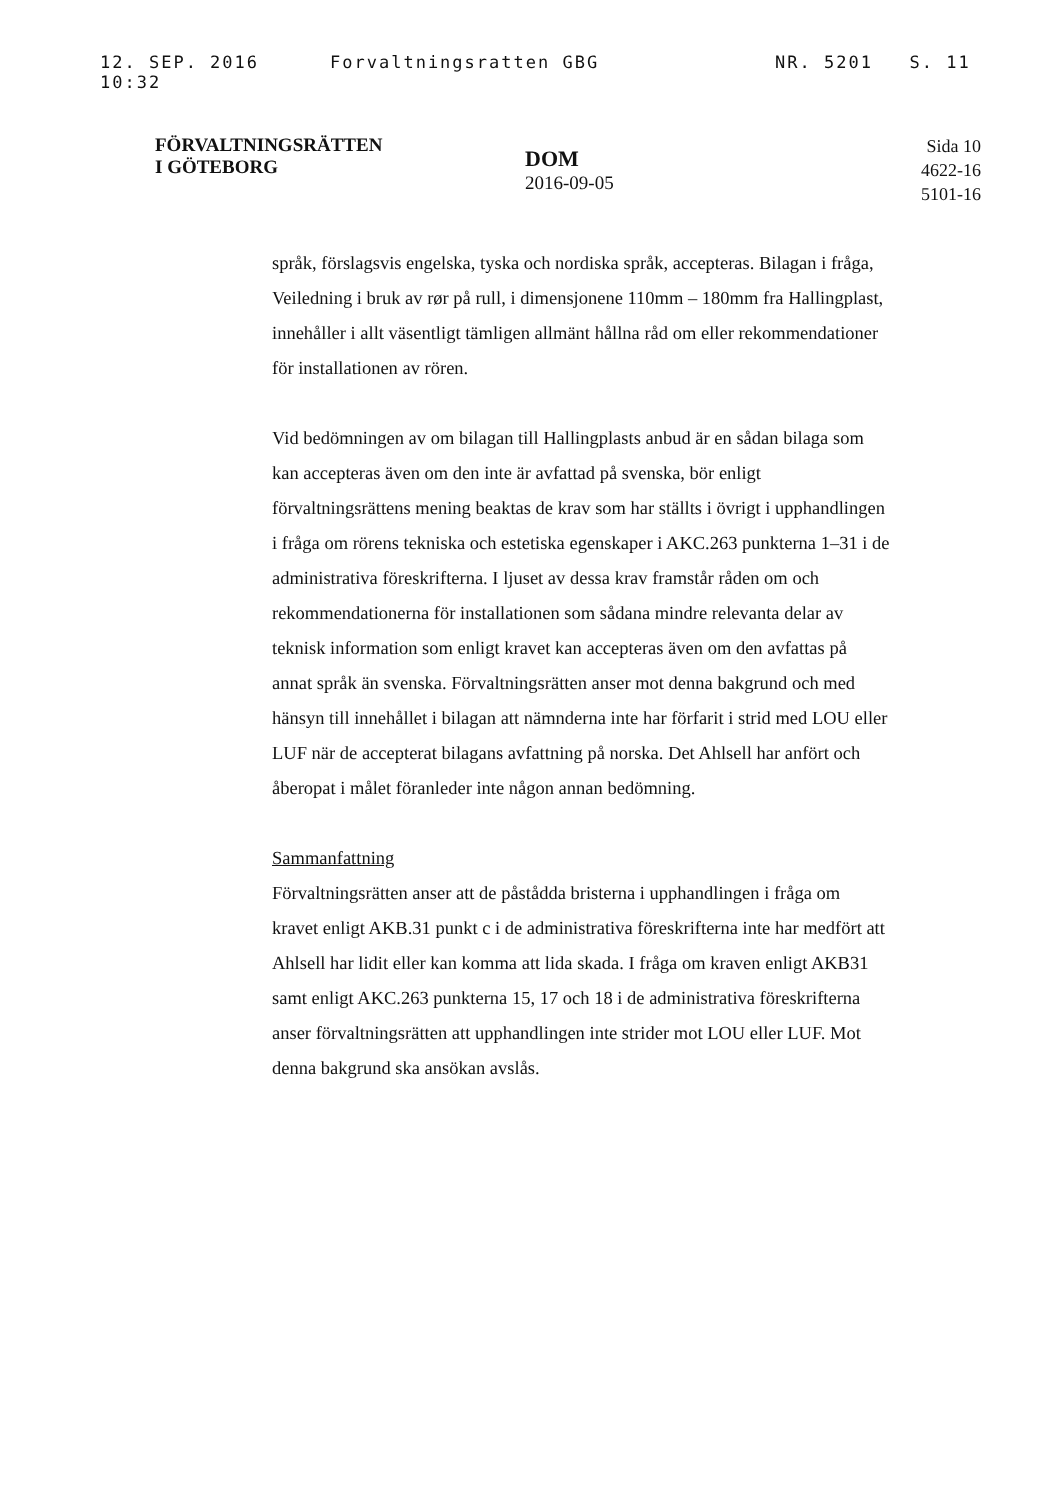12. SEP. 2016 10:32 Forvaltningsratten GBG NR. 5201 S. 11
FÖRVALTNINGSRÄTTEN
I GÖTEBORG
DOM
2016-09-05
Sida 10
4622-16
5101-16
språk, förslagsvis engelska, tyska och nordiska språk, accepteras. Bilagan i fråga, Veiledning i bruk av rør på rull, i dimensjonene 110mm – 180mm fra Hallingplast, innehåller i allt väsentligt tämligen allmänt hållna råd om eller rekommendationer för installationen av rören.
Vid bedömningen av om bilagan till Hallingplasts anbud är en sådan bilaga som kan accepteras även om den inte är avfattad på svenska, bör enligt förvaltningsrättens mening beaktas de krav som har ställts i övrigt i upphandlingen i fråga om rörens tekniska och estetiska egenskaper i AKC.263 punkterna 1–31 i de administrativa föreskrifterna. I ljuset av dessa krav framstår råden om och rekommendationerna för installationen som sådana mindre relevanta delar av teknisk information som enligt kravet kan accepteras även om den avfattas på annat språk än svenska. Förvaltningsrätten anser mot denna bakgrund och med hänsyn till innehållet i bilagan att nämnderna inte har förfarit i strid med LOU eller LUF när de accepterat bilagans avfattning på norska. Det Ahlsell har anfört och åberopat i målet föranleder inte någon annan bedömning.
Sammanfattning
Förvaltningsrätten anser att de påstådda bristerna i upphandlingen i fråga om kravet enligt AKB.31 punkt c i de administrativa föreskrifterna inte har medfört att Ahlsell har lidit eller kan komma att lida skada. I fråga om kraven enligt AKB31 samt enligt AKC.263 punkterna 15, 17 och 18 i de administrativa föreskrifterna anser förvaltningsrätten att upphandlingen inte strider mot LOU eller LUF. Mot denna bakgrund ska ansökan avslås.